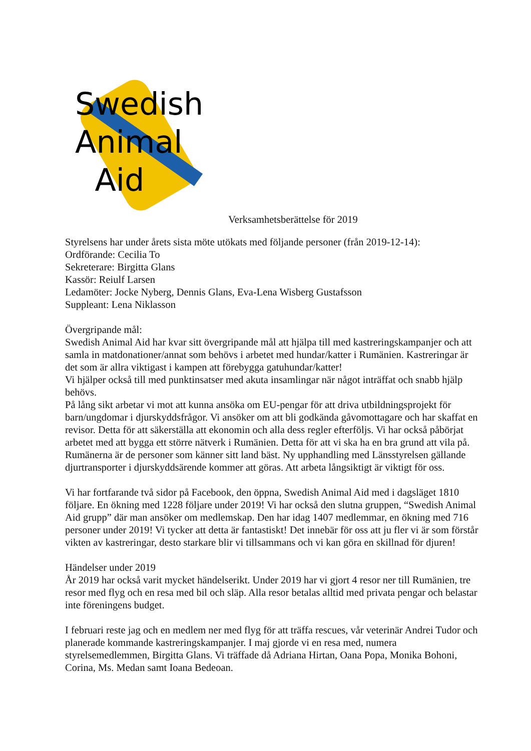Swedish
Animal
Aid
Verksamhetsberättelse för 2019
Styrelsens har under årets sista möte utökats med följande personer (från 2019-12-14):
Ordförande: Cecilia To
Sekreterare: Birgitta Glans
Kassör: Reiulf Larsen
Ledamöter: Jocke Nyberg, Dennis Glans, Eva-Lena Wisberg Gustafsson
Suppleant: Lena Niklasson
Övergripande mål:
Swedish Animal Aid har kvar sitt övergripande mål att hjälpa till med kastreringskampanjer och att samla in matdonationer/annat som behövs i arbetet med hundar/katter i Rumänien. Kastreringar är det som är allra viktigast i kampen att förebygga gatuhundar/katter!
Vi hjälper också till med punktinsatser med akuta insamlingar när något inträffat och snabb hjälp behövs.
På lång sikt arbetar vi mot att kunna ansöka om EU-pengar för att driva utbildningsprojekt för barn/ungdomar i djurskyddsfrågor. Vi ansöker om att bli godkända gåvomottagare och har skaffat en revisor. Detta för att säkerställa att ekonomin och alla dess regler efterföljs. Vi har också påbörjat arbetet med att bygga ett större nätverk i Rumänien. Detta för att vi ska ha en bra grund att vila på. Rumänerna är de personer som känner sitt land bäst. Ny upphandling med Länsstyrelsen gällande djurtransporter i djurskyddsärende kommer att göras. Att arbeta långsiktigt är viktigt för oss.
Vi har fortfarande två sidor på Facebook, den öppna, Swedish Animal Aid med i dagsläget 1810 följare. En ökning med 1228 följare under 2019! Vi har också den slutna gruppen, “Swedish Animal Aid grupp” där man ansöker om medlemskap. Den har idag 1407 medlemmar, en ökning med 716 personer under 2019! Vi tycker att detta är fantastiskt! Det innebär för oss att ju fler vi är som förstår vikten av kastreringar, desto starkare blir vi tillsammans och vi kan göra en skillnad för djuren!
Händelser under 2019
År 2019 har också varit mycket händelserikt. Under 2019 har vi gjort 4 resor ner till Rumänien, tre resor med flyg och en resa med bil och släp. Alla resor betalas alltid med privata pengar och belastar inte föreningens budget.
I februari reste jag och en medlem ner med flyg för att träffa rescues, vår veterinär Andrei Tudor och planerade kommande kastreringskampanjer. I maj gjorde vi en resa med, numera styrelsemedlemmen, Birgitta Glans. Vi träffade då Adriana Hirtan, Oana Popa, Monika Bohoni, Corina, Ms. Medan samt Ioana Bedeoan.